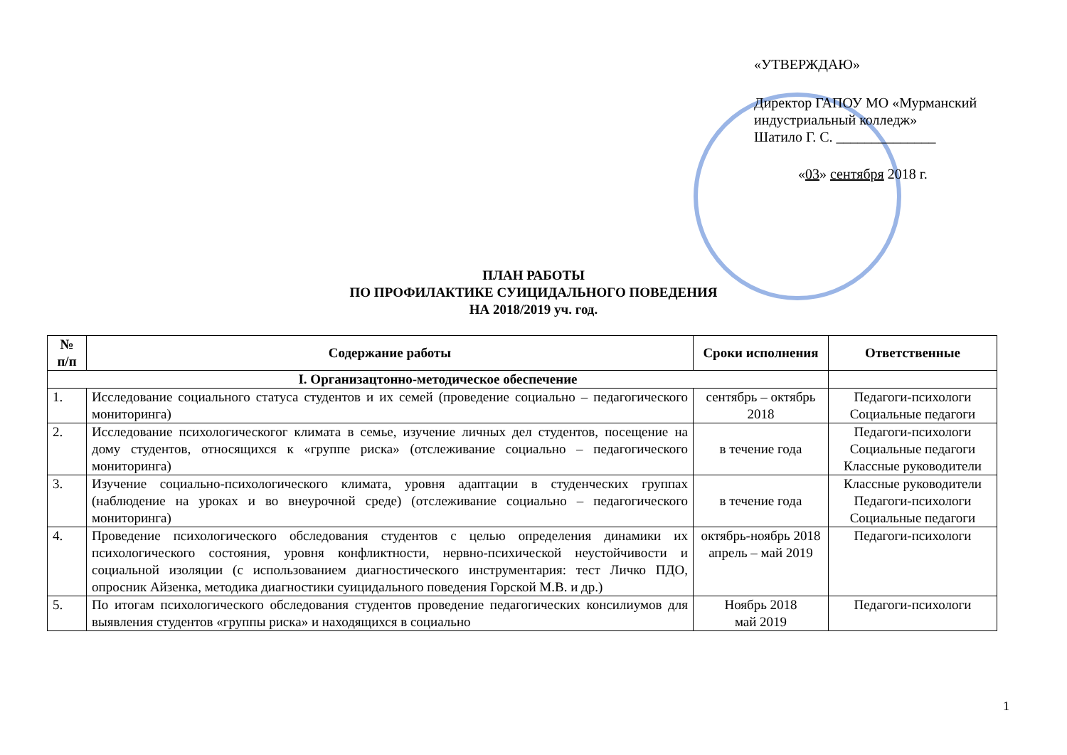«УТВЕРЖДАЮ»
Директор ГАПОУ МО «Мурманский индустриальный колледж»
Шатило Г. С. ______________
«03» сентября 2018 г.
ПЛАН РАБОТЫ
ПО ПРОФИЛАКТИКЕ СУИЦИДАЛЬНОГО ПОВЕДЕНИЯ
НА 2018/2019 уч. год.
| № п/п | Содержание работы | Сроки исполнения | Ответственные |
| --- | --- | --- | --- |
| I. Организацтонно-методическое обеспечение | | | |
| 1. | Исследование социального статуса студентов и их семей (проведение социально – педагогического мониторинга) | сентябрь – октябрь 2018 | Педагоги-психологи Социальные педагоги |
| 2. | Исследование психологическогог климата в семье, изучение личных дел студентов, посещение на дому студентов, относящихся к «группе риска» (отслеживание социально – педагогического мониторинга) | в течение года | Педагоги-психологи Социальные педагоги Классные руководители |
| 3. | Изучение социально-психологического климата, уровня адаптации в студенческих группах (наблюдение на уроках и во внеурочной среде) (отслеживание социально – педагогического мониторинга) | в течение года | Классные руководители Педагоги-психологи Социальные педагоги |
| 4. | Проведение психологического обследования студентов с целью определения динамики их психологического состояния, уровня конфликтности, нервно-психической неустойчивости и социальной изоляции (с использованием диагностического инструментария: тест Личко ПДО, опросник Айзенка, методика диагностики суицидального поведения Горской М.В. и др.) | октябрь-ноябрь 2018 апрель – май 2019 | Педагоги-психологи |
| 5. | По итогам психологического обследования студентов проведение педагогических консилиумов для выявления студентов «группы риска» и находящихся в социально | Ноябрь 2018 май 2019 | Педагоги-психологи |
1